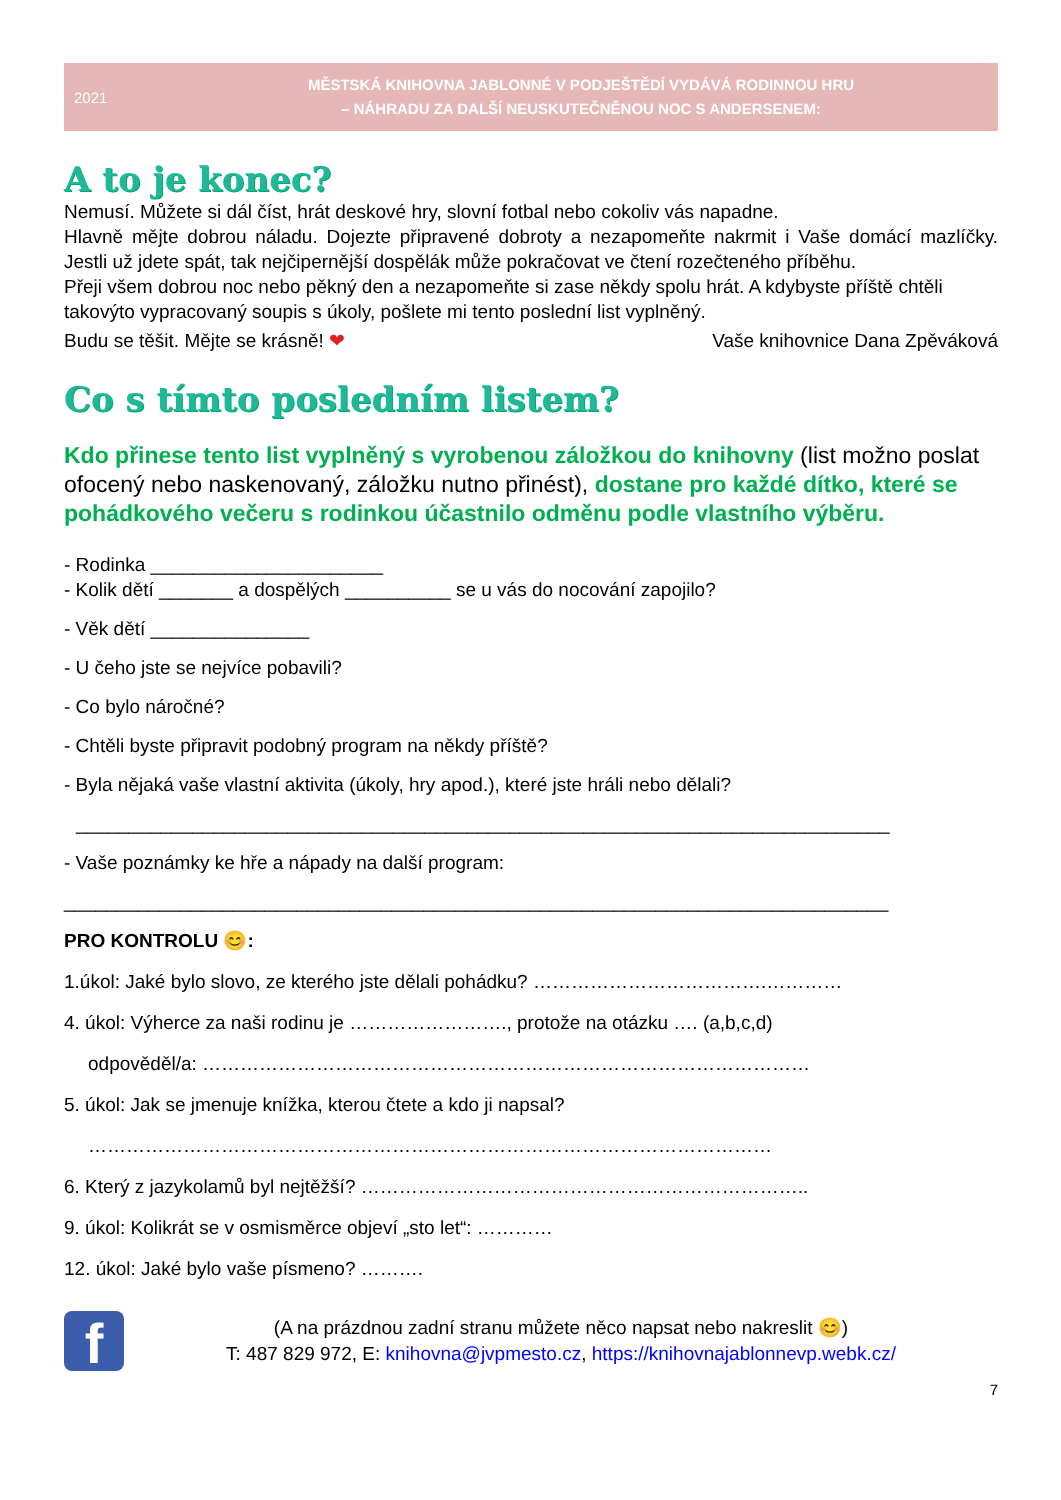2021
MĚSTSKÁ KNIHOVNA JABLONNÉ V PODJEŠTĚDÍ VYDÁVÁ RODINNOU HRU
– NÁHRADU ZA DALŠÍ NEUSKUTEČNĚNOU NOC S ANDERSENEM:
A to je konec?
Nemusí. Můžete si dál číst, hrát deskové hry, slovní fotbal nebo cokoliv vás napadne.
Hlavně mějte dobrou náladu. Dojezte připravené dobroty a nezapomeňte nakrmit i Vaše domácí mazlíčky. Jestli už jdete spát, tak nejčipernější dospělák může pokračovat ve čtení rozečteného příběhu.
Přeji všem dobrou noc nebo pěkný den a nezapomeňte si zase někdy spolu hrát. A kdybyste příště chtěli takovýto vypracovaný soupis s úkoly, pošlete mi tento poslední list vyplněný.
Budu se těšit. Mějte se krásně! ❤ Vaše knihovnice Dana Zpěváková
Co s tímto posledním listem?
Kdo přinese tento list vyplněný s vyrobenou záložkou do knihovny (list možno poslat ofocený nebo naskenovaný, záložku nutno přinést), dostane pro každé dítko, které se pohádkového večeru s rodinkou účastnilo odměnu podle vlastního výběru.
- Rodinka ______________________
- Kolik dětí _______ a dospělých __________ se u vás do nocování zapojilo?
- Věk dětí _______________
- U čeho jste se nejvíce pobavili?
- Co bylo náročné?
- Chtěli byste připravit podobný program na někdy příště?
- Byla nějaká vaše vlastní aktivita (úkoly, hry apod.), které jste hráli nebo dělali?
_____________________________________________________________________________
- Vaše poznámky ke hře a nápady na další program:
______________________________________________________________________________
PRO KONTROLU 😊:
1.úkol: Jaké bylo slovo, ze kterého jste dělali pohádku? ……………………………….…………
4. úkol: Výherce za naši rodinu je ……………………., protože na otázku …. (a,b,c,d)
odpověděl/a: ……………………………………………………………………………………
5. úkol: Jak se jmenuje knížka, kterou čtete a kdo ji napsal?
………………………………………………………………………………………………
6. Který z jazykolamů byl nejtěžší? ……………………………………………………………..
9. úkol: Kolikrát se v osmisměrce objeví „sto let“: …………
12. úkol: Jaké bylo vaše písmeno? ……….
f
(A na prázdnou zadní stranu můžete něco napsat nebo nakreslit 😊)
T: 487 829 972, E: knihovna@jvpmesto.cz, https://knihovnajablonnevp.webk.cz/
7